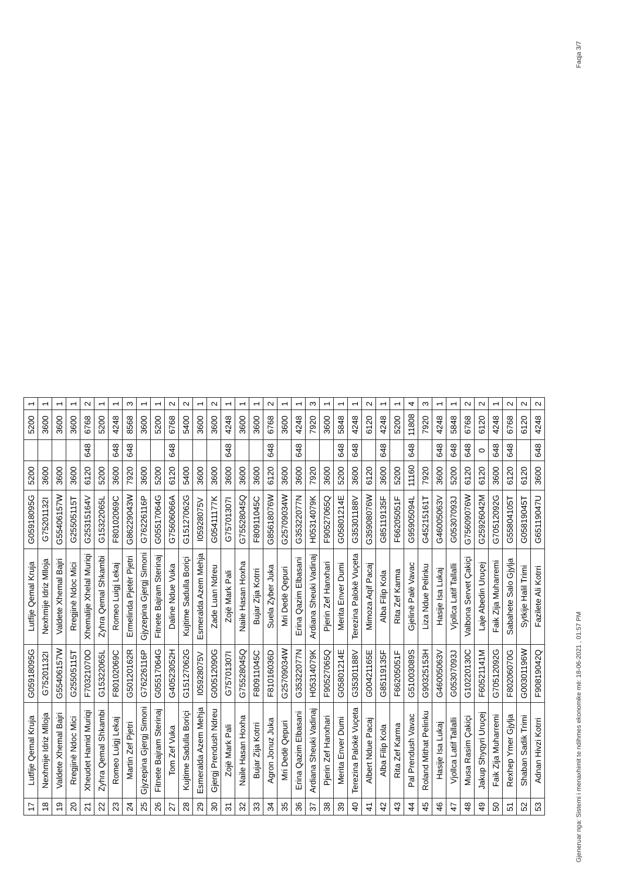| 17 | Lutfije Qemal Kruja | G05918095G | Lutfije Qemal Kruja | G05918095G | 5200 | | 5200 | 1 |
| 18 | Nexhmije Idriz Mlloja | G75201132I | Nexhmije Idriz Mlloja | G75201132I | 3600 | | 3600 | 1 |
| 19 | Valdete Xhemal Bajri | G55406157W | Valdete Xhemal Bajri | G55406157W | 3600 | | 3600 | 1 |
| 20 | Rregjinë Ndoc Mici | G25505115T | Rregjinë Ndoc Mici | G25505115T | 3600 | | 3600 | 1 |
| 21 | Xheudet Hamid Muriqi | F70321070O | Xhemalije Xhelal Muriqi | G25315164V | 6120 | 648 | 6768 | 2 |
| 22 | Zyhra Qemal Shkambi | G15322065L | Zyhra Qemal Shkambi | G15322065L | 5200 | | 5200 | 1 |
| 23 | Romeo Luigj Lekaj | F80102069C | Romeo Luigj Lekaj | F80102069C | 3600 | 648 | 4248 | 1 |
| 24 | Martin Zef Pjetri | G50120162R | Ermelinda Pjetër Pjetri | G86229043W | 7920 | 648 | 8568 | 3 |
| 25 | Gjyzepina Gjergj Simoni | G76226116P | Gjyzepina Gjergj Simoni | G76226116P | 3600 | | 3600 | 1 |
| 26 | Fitnete Bajram Sterinaj | G05517064G | Fitnete Bajram Sterinaj | G05517064G | 5200 | | 5200 | 1 |
| 27 | Tom Zef Vuka | G40523052H | Daline Ndue Vuka | G75606066A | 6120 | 648 | 6768 | 2 |
| 28 | Kujtime Sadulla Boriçi | G15127062G | Kujtime Sadulla Boriçi | G15127062G | 5400 | | 5400 | 2 |
| 29 | Esmeralda Azem Mehja | I05928075V | Esmeralda Azem Mehja | I05928075V | 3600 | | 3600 | 1 |
| 30 | Gjergj Prendush Ndreu | G00512090G | Zade Luan Ndreu | G05411177K | 3600 | | 3600 | 2 |
| 31 | Zojë Mark Pali | G75701307I | Zojë Mark Pali | G75701307I | 3600 | 648 | 4248 | 1 |
| 32 | Naile Hasan Hoxha | G75528045Q | Naile Hasan Hoxha | G75528045Q | 3600 | | 3600 | 1 |
| 33 | Bujar Zija Kotrri | F80911045C | Bujar Zija Kotrri | F80911045C | 3600 | | 3600 | 1 |
| 34 | Agron Jonuz Juka | F81016036D | Suela Zyber Juka | G85618076W | 6120 | 648 | 6768 | 2 |
| 35 | Mri Dedë Qepuri | G25709034W | Mri Dedë Qepuri | G25709034W | 3600 | | 3600 | 1 |
| 36 | Erina Qazim Elbasani | G35322077N | Erina Qazim Elbasani | G35322077N | 3600 | 648 | 4248 | 1 |
| 37 | Ardiana Sheuki Vadinaj | H05314079K | Ardiana Sheuki Vadinaj | H05314079K | 7920 | | 7920 | 3 |
| 38 | Pjerin Zef Hanxhari | F90527065Q | Pjerin Zef Hanxhari | F90527065Q | 3600 | | 3600 | 1 |
| 39 | Merita Enver Dumi | G05801214E | Merita Enver Dumi | G05801214E | 5200 | 648 | 5848 | 1 |
| 40 | Terezina Palokë Vuçeta | G35301188V | Terezina Palokë Vuçeta | G35301188V | 3600 | 648 | 4248 | 1 |
| 41 | Albert Ndue Pacaj | G00421165E | Mimoza Aqif Pacaj | G35908076W | 6120 | | 6120 | 2 |
| 42 | Alba Filip Kola | G85119135F | Alba Filip Kola | G85119135F | 3600 | 648 | 4248 | 1 |
| 43 | Rita Zef Karma | F66205051F | Rita Zef Karma | F66205051F | 5200 | | 5200 | 1 |
| 44 | Pal Prendush Vavac | G51003089S | Gjelinë Palë Vavac | G95905094L | 11160 | 648 | 11808 | 4 |
| 45 | Roland Mithat Pelinku | G90325153H | Liza Ndue Pelinku | G45215161T | 7920 | | 7920 | 3 |
| 46 | Hasije Isa Lukaj | G46005063V | Hasije Isa Lukaj | G46005063V | 3600 | 648 | 4248 | 1 |
| 47 | Vjollca Latif Tallalli | G05307093J | Vjollca Latif Tallalli | G05307093J | 5200 | 648 | 5848 | 1 |
| 48 | Musa Rasim Çakiçi | G10220130C | Valbona Servet Çakiçi | G75609076W | 6120 | 648 | 6768 | 2 |
| 49 | Jakup Shyqyri Uruçej | F60521141M | Laje Abedin Uruçej | G25926042M | 6120 | 0 | 6120 | 2 |
| 50 | Faik Zija Muharremi | G70512092G | Faik Zija Muharremi | G70512092G | 3600 | 648 | 4248 | 1 |
| 51 | Rexhep Ymer Gjylja | F80206070G | Sabahete Salo Gjylja | G55804105T | 6120 | 648 | 6768 | 2 |
| 52 | Shaban Sadik Trimi | G00301196W | Sytkije Halil Trimi | G05819045T | 6120 | | 6120 | 2 |
| 53 | Adnan Hivzi Kotrri | F90819042Q | Fazilete Ali Kotrri | G65119047U | 3600 | 648 | 4248 | 2 |
Gjeneruar nga: Sistemi i menaxhimit te ndihmes ekonomike më: 18-06-2021 , 01:57 PM Faqja 3/7